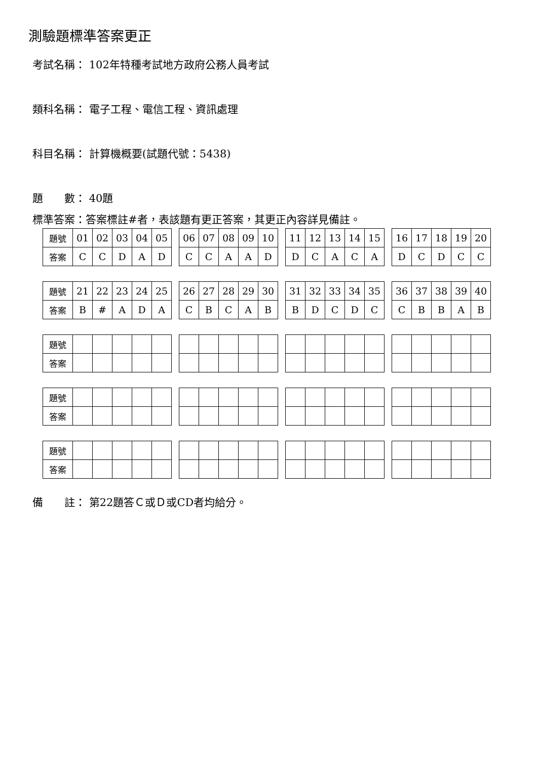測驗題標準答案更正
考試名稱： 102年特種考試地方政府公務人員考試
類科名稱： 電子工程、電信工程、資訊處理
科目名稱： 計算機概要(試題代號：5438)
題　　數： 40題
標準答案：答案標註#者，表該題有更正答案，其更正內容詳見備註。
| 題號 | 01 | 02 | 03 | 04 | 05 | | 06 | 07 | 08 | 09 | 10 | | 11 | 12 | 13 | 14 | 15 | | 16 | 17 | 18 | 19 | 20 |
| 答案 | C | C | D | A | D | | C | C | A | A | D | | D | C | A | C | A | | D | C | D | C | C |
| 題號 | 21 | 22 | 23 | 24 | 25 | | 26 | 27 | 28 | 29 | 30 | | 31 | 32 | 33 | 34 | 35 | | 36 | 37 | 38 | 39 | 40 |
| 答案 | B | # | A | D | A | | C | B | C | A | B | | B | D | C | D | C | | C | B | B | A | B |
| 題號 | | | | | | | | | | | | | | | | | | | | | | | |
| 答案 | | | | | | | | | | | | | | | | | | | | | | | |
| 題號 | | | | | | | | | | | | | | | | | | | | | | | |
| 答案 | | | | | | | | | | | | | | | | | | | | | | | |
| 題號 | | | | | | | | | | | | | | | | | | | | | | | |
| 答案 | | | | | | | | | | | | | | | | | | | | | | | |
備　　註： 第22題答Ｃ或Ｄ或CD者均給分。